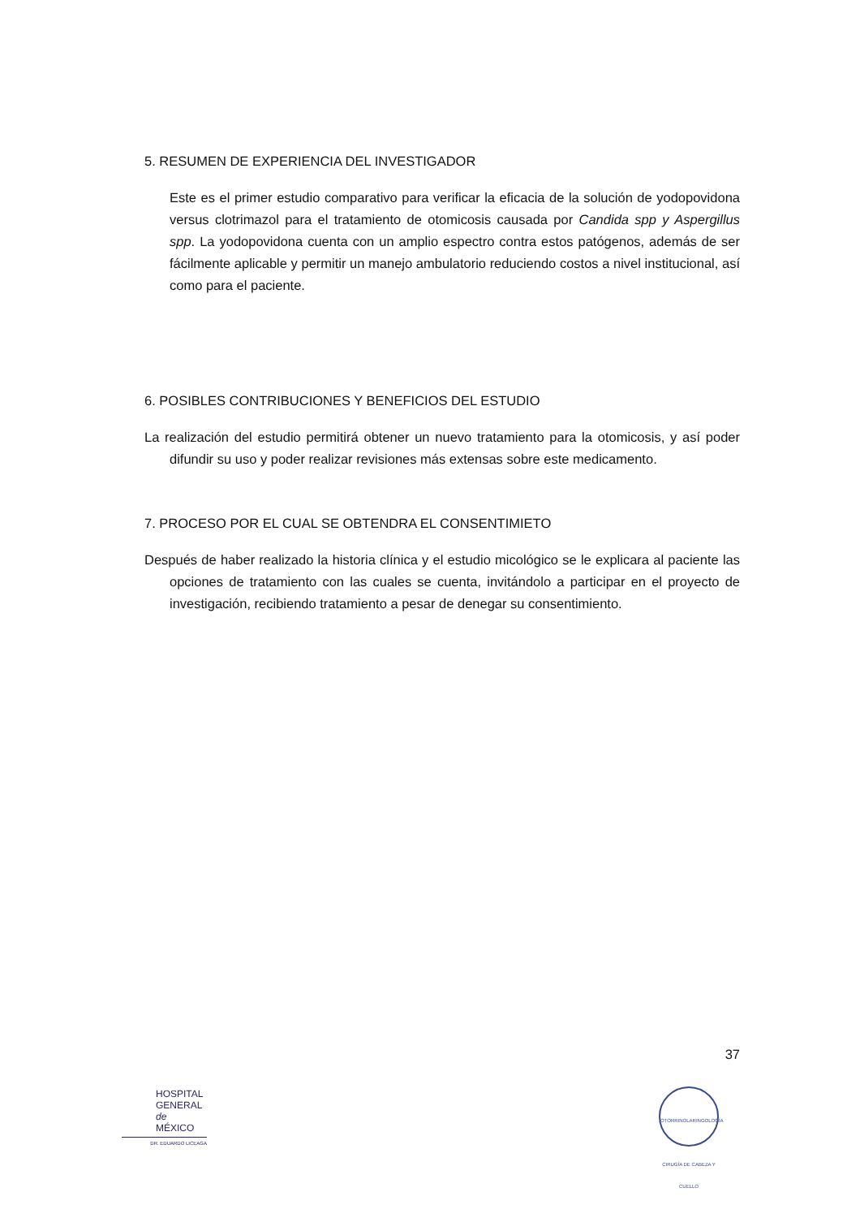5. RESUMEN DE EXPERIENCIA DEL INVESTIGADOR
Este es el primer estudio comparativo para verificar la eficacia de la solución de yodopovidona versus clotrimazol para el tratamiento de otomicosis causada por Candida spp y Aspergillus spp. La yodopovidona cuenta con un amplio espectro contra estos patógenos, además de ser fácilmente aplicable y permitir un manejo ambulatorio reduciendo costos a nivel institucional, así como para el paciente.
6. POSIBLES CONTRIBUCIONES Y BENEFICIOS DEL ESTUDIO
La realización del estudio permitirá obtener un nuevo tratamiento para la otomicosis, y así poder difundir su uso y poder realizar revisiones más extensas sobre este medicamento.
7. PROCESO POR EL CUAL SE OBTENDRA EL CONSENTIMIETO
Después de haber realizado la historia clínica y el estudio micológico se le explicara al paciente las opciones de tratamiento con las cuales se cuenta, invitándolo a participar en el proyecto de investigación, recibiendo tratamiento a pesar de denegar su consentimiento.
37
HOSPITAL
GENERAL
de MÉXICO
DR. EDUARDO LICEAGA
OTORRINOLARINGOLOGÍA
CIRUGÍA DE CABEZA Y CUELLO